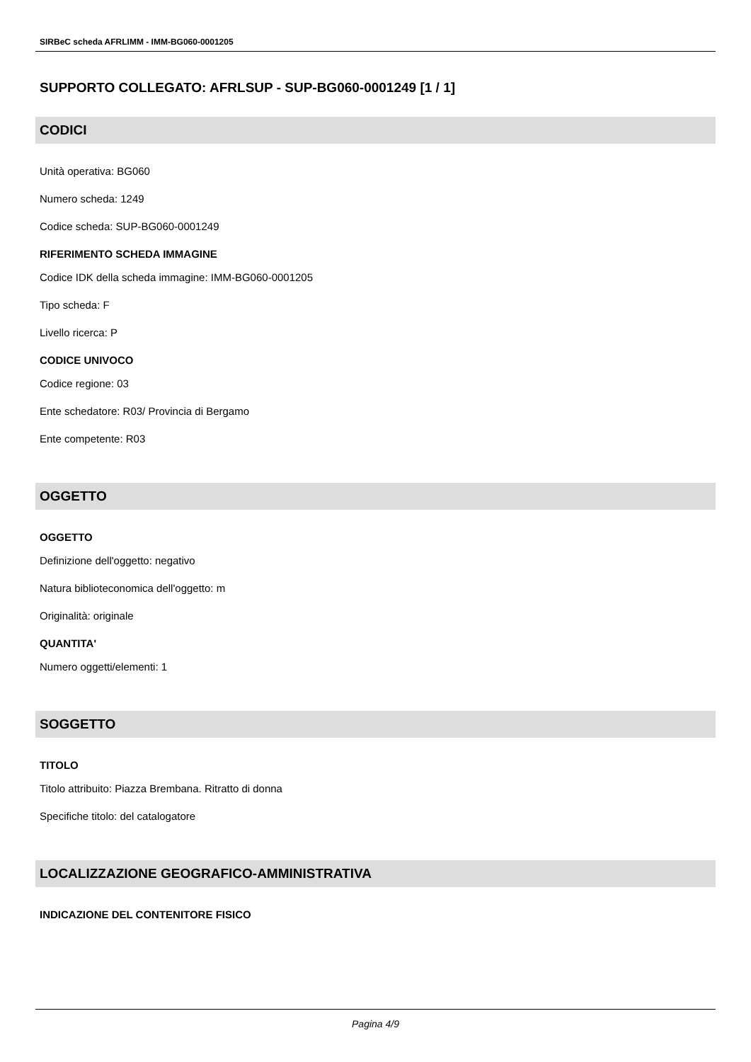SIRBeC scheda AFRLIMM - IMM-BG060-0001205
SUPPORTO COLLEGATO: AFRLSUP - SUP-BG060-0001249 [1 / 1]
CODICI
Unità operativa: BG060
Numero scheda: 1249
Codice scheda: SUP-BG060-0001249
RIFERIMENTO SCHEDA IMMAGINE
Codice IDK della scheda immagine: IMM-BG060-0001205
Tipo scheda: F
Livello ricerca: P
CODICE UNIVOCO
Codice regione: 03
Ente schedatore: R03/ Provincia di Bergamo
Ente competente: R03
OGGETTO
OGGETTO
Definizione dell'oggetto: negativo
Natura biblioteconomica dell'oggetto: m
Originalità: originale
QUANTITA'
Numero oggetti/elementi: 1
SOGGETTO
TITOLO
Titolo attribuito: Piazza Brembana. Ritratto di donna
Specifiche titolo: del catalogatore
LOCALIZZAZIONE GEOGRAFICO-AMMINISTRATIVA
INDICAZIONE DEL CONTENITORE FISICO
Pagina 4/9